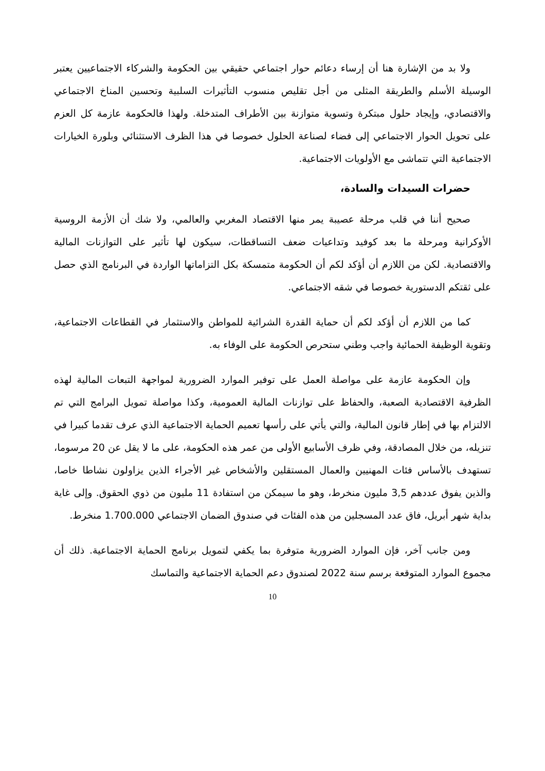ولا بد من الإشارة هنا أن إرساء دعائم حوار اجتماعي حقيقي بين الحكومة والشركاء الاجتماعيين يعتبر الوسيلة الأسلم والطريقة المثلى من أجل تقليص منسوب التأثيرات السلبية وتحسين المناخ الاجتماعي والاقتصادي، وإيجاد حلول مبتكرة وتسوية متوازنة بين الأطراف المتدخلة. ولهذا فالحكومة عازمة كل العزم على تحويل الحوار الاجتماعي إلى فضاء لصناعة الحلول خصوصا في هذا الظرف الاستثنائي وبلورة الخيارات الاجتماعية التي تتماشى مع الأولويات الاجتماعية.
حضرات السيدات والسادة،
صحيح أننا في قلب مرحلة عصيبة يمر منها الاقتصاد المغربي والعالمي، ولا شك أن الأزمة الروسية الأوكرانية ومرحلة ما بعد كوفيد وتداعيات ضعف التساقطات، سيكون لها تأثير على التوازنات المالية والاقتصادية. لكن من اللازم أن أؤكد لكم أن الحكومة متمسكة بكل التزاماتها الواردة في البرنامج الذي حصل على ثقتكم الدستورية خصوصا في شقه الاجتماعي.
كما من اللازم أن أؤكد لكم أن حماية القدرة الشرائية للمواطن والاستثمار في القطاعات الاجتماعية، وتقوية الوظيفة الحمائية واجب وطني ستحرص الحكومة على الوفاء به.
وإن الحكومة عازمة على مواصلة العمل على توفير الموارد الضرورية لمواجهة التبعات المالية لهذه الظرفية الاقتصادية الصعبة، والحفاظ على توازنات المالية العمومية، وكذا مواصلة تمويل البرامج التي تم الالتزام بها في إطار قانون المالية، والتي يأتي على رأسها تعميم الحماية الاجتماعية الذي عرف تقدما كبيرا في تنزيله، من خلال المصادقة، وفي ظرف الأسابيع الأولى من عمر هذه الحكومة، على ما لا يقل عن 20 مرسوما، تستهدف بالأساس فئات المهنيين والعمال المستقلين والأشخاص غير الأجراء الذين يزاولون نشاطا خاصا، والذين يفوق عددهم 3,5 مليون منخرط، وهو ما سيمكن من استفادة 11 مليون من ذوي الحقوق. وإلى غاية بداية شهر أبريل، فاق عدد المسجلين من هذه الفئات في صندوق الضمان الاجتماعي 1.700.000 منخرط.
ومن جانب آخر، فإن الموارد الضرورية متوفرة بما يكفي لتمويل برنامج الحماية الاجتماعية. ذلك أن مجموع الموارد المتوقعة برسم سنة 2022 لصندوق دعم الحماية الاجتماعية والتماسك
10